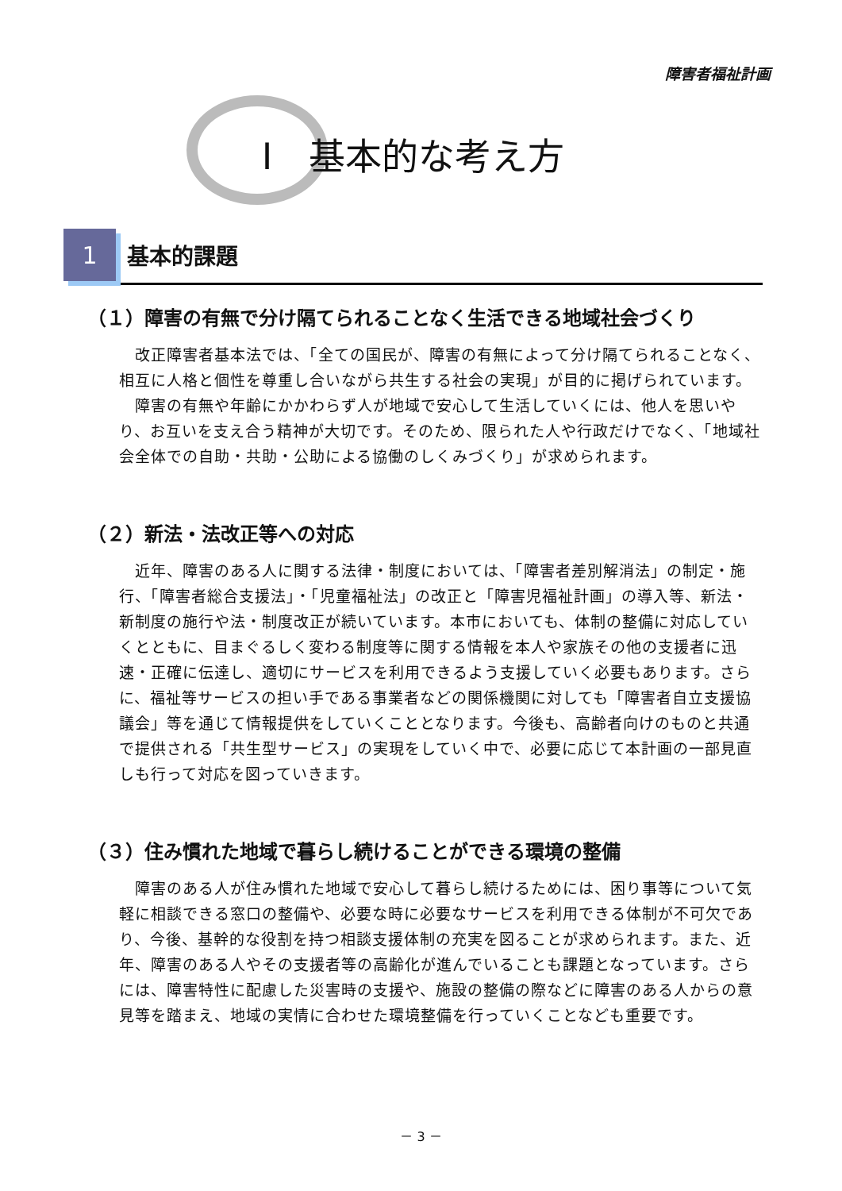障害者福祉計画
Ⅰ　基本的な考え方
1
基本的課題
（１）障害の有無で分け隔てられることなく生活できる地域社会づくり
改正障害者基本法では、「全ての国民が、障害の有無によって分け隔てられることなく、相互に人格と個性を尊重し合いながら共生する社会の実現」が目的に掲げられています。
障害の有無や年齢にかかわらず人が地域で安心して生活していくには、他人を思いやり、お互いを支え合う精神が大切です。そのため、限られた人や行政だけでなく、「地域社会全体での自助・共助・公助による協働のしくみづくり」が求められます。
（２）新法・法改正等への対応
近年、障害のある人に関する法律・制度においては、「障害者差別解消法」の制定・施行、「障害者総合支援法」・「児童福祉法」の改正と「障害児福祉計画」の導入等、新法・新制度の施行や法・制度改正が続いています。本市においても、体制の整備に対応していくとともに、目まぐるしく変わる制度等に関する情報を本人や家族その他の支援者に迅速・正確に伝達し、適切にサービスを利用できるよう支援していく必要もあります。さらに、福祉等サービスの担い手である事業者などの関係機関に対しても「障害者自立支援協議会」等を通じて情報提供をしていくこととなります。今後も、高齢者向けのものと共通で提供される「共生型サービス」の実現をしていく中で、必要に応じて本計画の一部見直しも行って対応を図っていきます。
（３）住み慣れた地域で暮らし続けることができる環境の整備
障害のある人が住み慣れた地域で安心して暮らし続けるためには、困り事等について気軽に相談できる窓口の整備や、必要な時に必要なサービスを利用できる体制が不可欠であり、今後、基幹的な役割を持つ相談支援体制の充実を図ることが求められます。また、近年、障害のある人やその支援者等の高齢化が進んでいることも課題となっています。さらには、障害特性に配慮した災害時の支援や、施設の整備の際などに障害のある人からの意見等を踏まえ、地域の実情に合わせた環境整備を行っていくことなども重要です。
－ 3 －